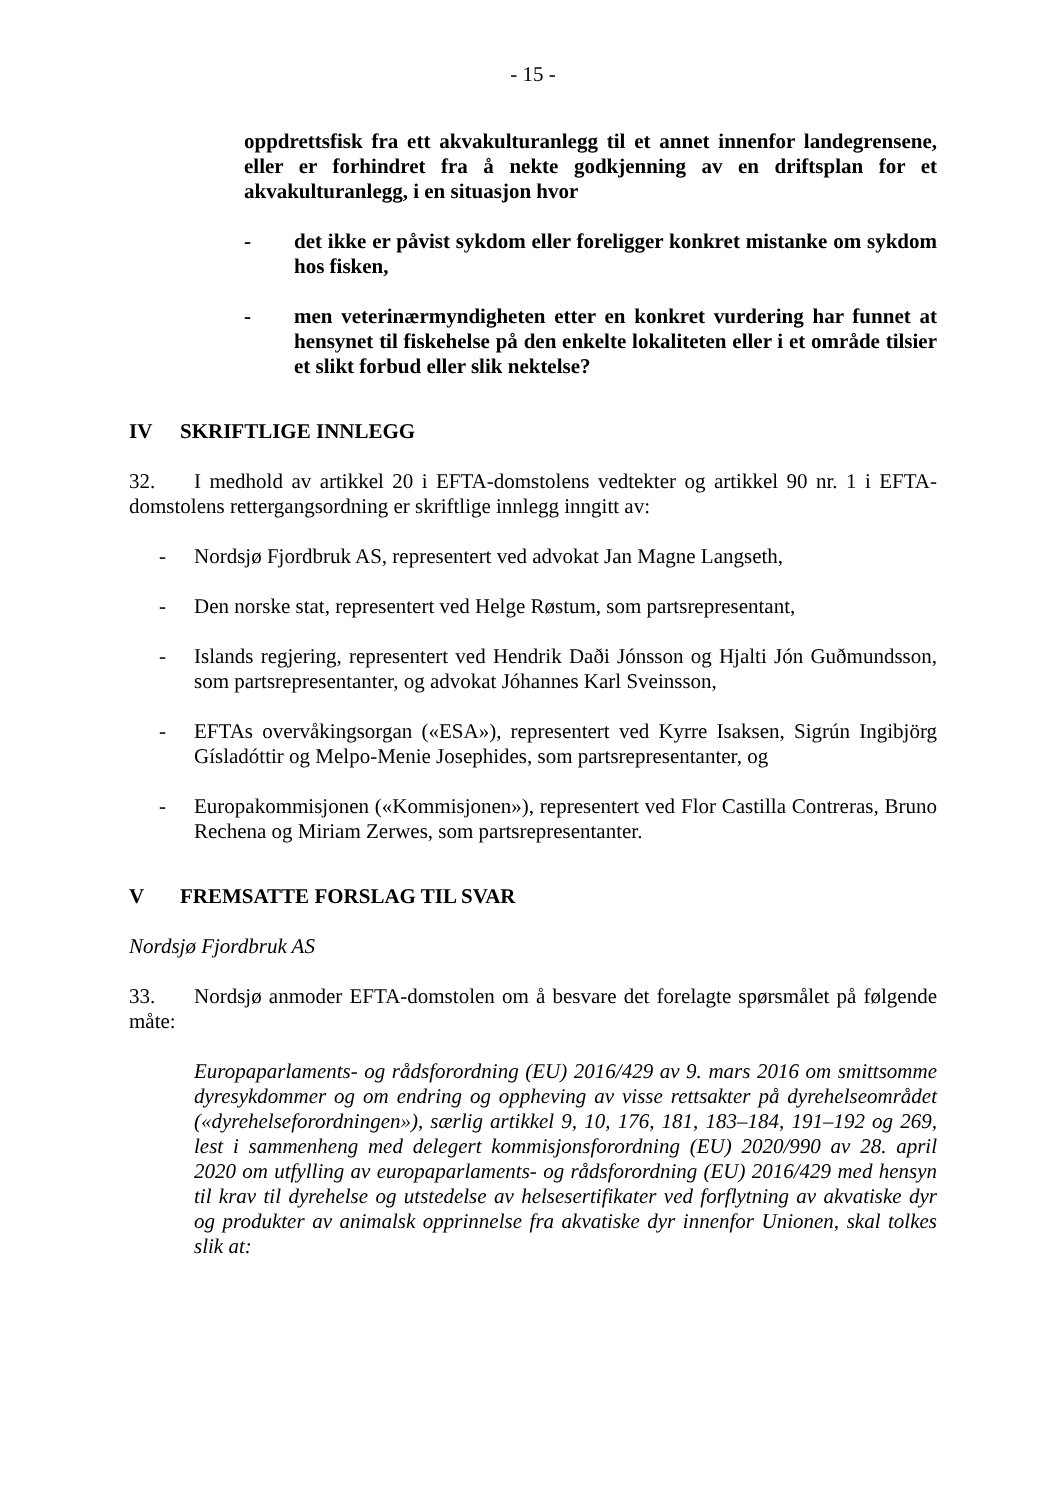- 15 -
oppdrettsfisk fra ett akvakulturanlegg til et annet innenfor landegrensene, eller er forhindret fra å nekte godkjenning av en driftsplan for et akvakulturanlegg, i en situasjon hvor
- det ikke er påvist sykdom eller foreligger konkret mistanke om sykdom hos fisken,
- men veterinærmyndigheten etter en konkret vurdering har funnet at hensynet til fiskehelse på den enkelte lokaliteten eller i et område tilsier et slikt forbud eller slik nektelse?
IV SKRIFTLIGE INNLEGG
32. I medhold av artikkel 20 i EFTA-domstolens vedtekter og artikkel 90 nr. 1 i EFTA-domstolens rettergangsordning er skriftlige innlegg inngitt av:
- Nordsjø Fjordbruk AS, representert ved advokat Jan Magne Langseth,
- Den norske stat, representert ved Helge Røstum, som partsrepresentant,
- Islands regjering, representert ved Hendrik Daði Jónsson og Hjalti Jón Guðmundsson, som partsrepresentanter, og advokat Jóhannes Karl Sveinsson,
- EFTAs overvåkingsorgan («ESA»), representert ved Kyrre Isaksen, Sigrún Ingibjörg Gísladóttir og Melpo-Menie Josephides, som partsrepresentanter, og
- Europakommisjonen («Kommisjonen»), representert ved Flor Castilla Contreras, Bruno Rechena og Miriam Zerwes, som partsrepresentanter.
V FREMSATTE FORSLAG TIL SVAR
Nordsjø Fjordbruk AS
33. Nordsjø anmoder EFTA-domstolen om å besvare det forelagte spørsmålet på følgende måte:
Europaparlaments- og rådsforordning (EU) 2016/429 av 9. mars 2016 om smittsomme dyresykdommer og om endring og oppheving av visse rettsakter på dyrehelseområdet («dyrehelseforordningen»), særlig artikkel 9, 10, 176, 181, 183–184, 191–192 og 269, lest i sammenheng med delegert kommisjonsforordning (EU) 2020/990 av 28. april 2020 om utfylling av europaparlaments- og rådsforordning (EU) 2016/429 med hensyn til krav til dyrehelse og utstedelse av helsesertifikater ved forflytning av akvatiske dyr og produkter av animalsk opprinnelse fra akvatiske dyr innenfor Unionen, skal tolkes slik at: